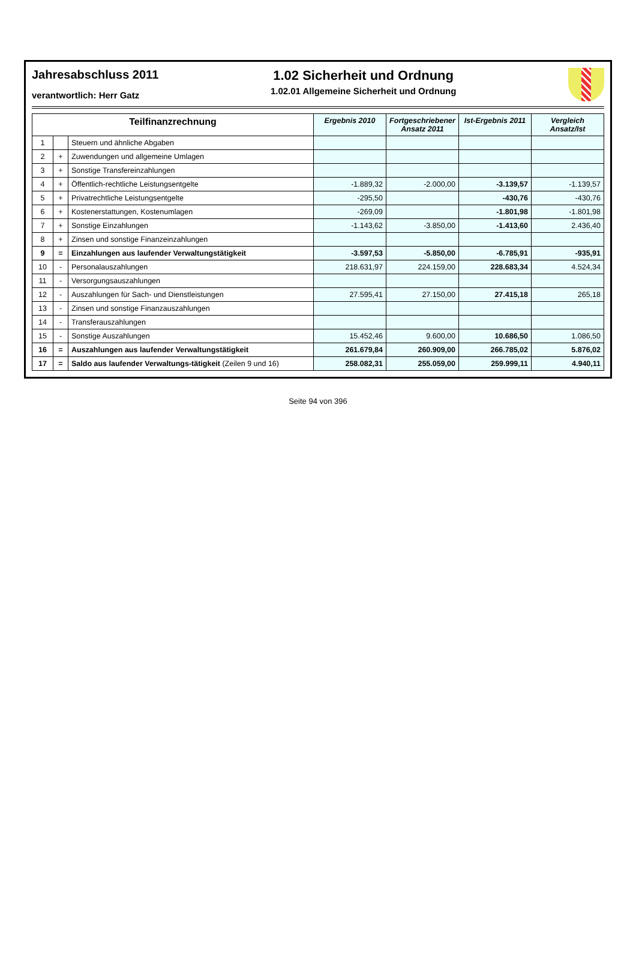Jahresabschluss 2011
verantwortlich: Herr Gatz
1.02 Sicherheit und Ordnung
1.02.01 Allgemeine Sicherheit und Ordnung
| Teilfinanzrechnung | | | Ergebnis 2010 | Fortgeschriebener Ansatz 2011 | Ist-Ergebnis 2011 | Vergleich Ansatz/Ist |
| --- | --- | --- | --- | --- | --- | --- |
| 1 | | Steuern und ähnliche Abgaben | | | | |
| 2 | + | Zuwendungen und allgemeine Umlagen | | | | |
| 3 | + | Sonstige Transfereinzahlungen | | | | |
| 4 | + | Öffentlich-rechtliche Leistungsentgelte | -1.889,32 | -2.000,00 | -3.139,57 | -1.139,57 |
| 5 | + | Privatrechtliche Leistungsentgelte | -295,50 | | -430,76 | -430,76 |
| 6 | + | Kostenerstattungen, Kostenumlagen | -269,09 | | -1.801,98 | -1.801,98 |
| 7 | + | Sonstige Einzahlungen | -1.143,62 | -3.850,00 | -1.413,60 | 2.436,40 |
| 8 | + | Zinsen und sonstige Finanzeinzahlungen | | | | |
| 9 | = | Einzahlungen aus laufender Verwaltungstätigkeit | -3.597,53 | -5.850,00 | -6.785,91 | -935,91 |
| 10 | - | Personalauszahlungen | 218.631,97 | 224.159,00 | 228.683,34 | 4.524,34 |
| 11 | - | Versorgungsauszahlungen | | | | |
| 12 | - | Auszahlungen für Sach- und Dienstleistungen | 27.595,41 | 27.150,00 | 27.415,18 | 265,18 |
| 13 | - | Zinsen und sonstige Finanzauszahlungen | | | | |
| 14 | - | Transferauszahlungen | | | | |
| 15 | - | Sonstige Auszahlungen | 15.452,46 | 9.600,00 | 10.686,50 | 1.086,50 |
| 16 | = | Auszahlungen aus laufender Verwaltungstätigkeit | 261.679,84 | 260.909,00 | 266.785,02 | 5.876,02 |
| 17 | = | Saldo aus laufender Verwaltungs-tätigkeit (Zeilen 9 und 16) | 258.082,31 | 255.059,00 | 259.999,11 | 4.940,11 |
Seite 94 von 396